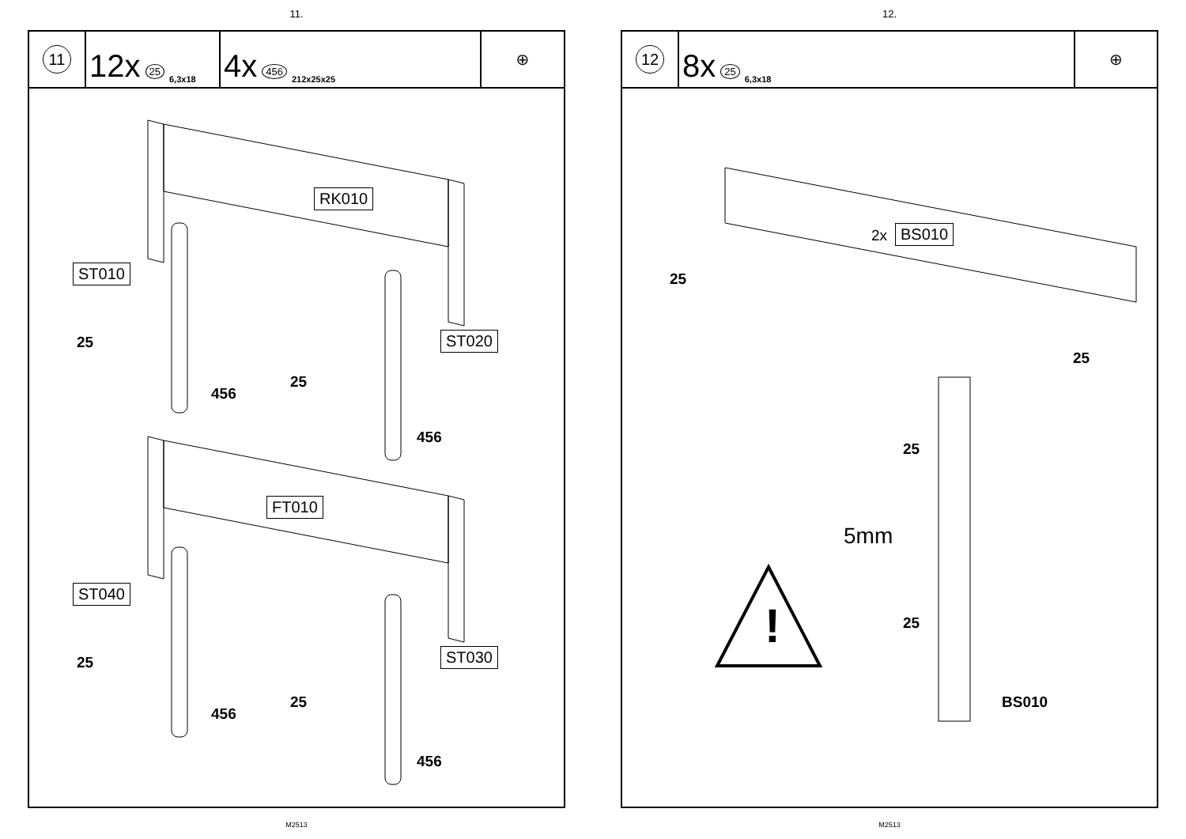11.
11
12x 25 6,3x18
4x 456 212x25x25
⊕
RK010
ST010
ST020
25
456
25
456
FT010
ST040
ST030
25
456
25
456
M2513
12.
12
8x 25 6,3x18
⊕
!
2x BS010
25
25
25
5mm
25
BS010
M2513